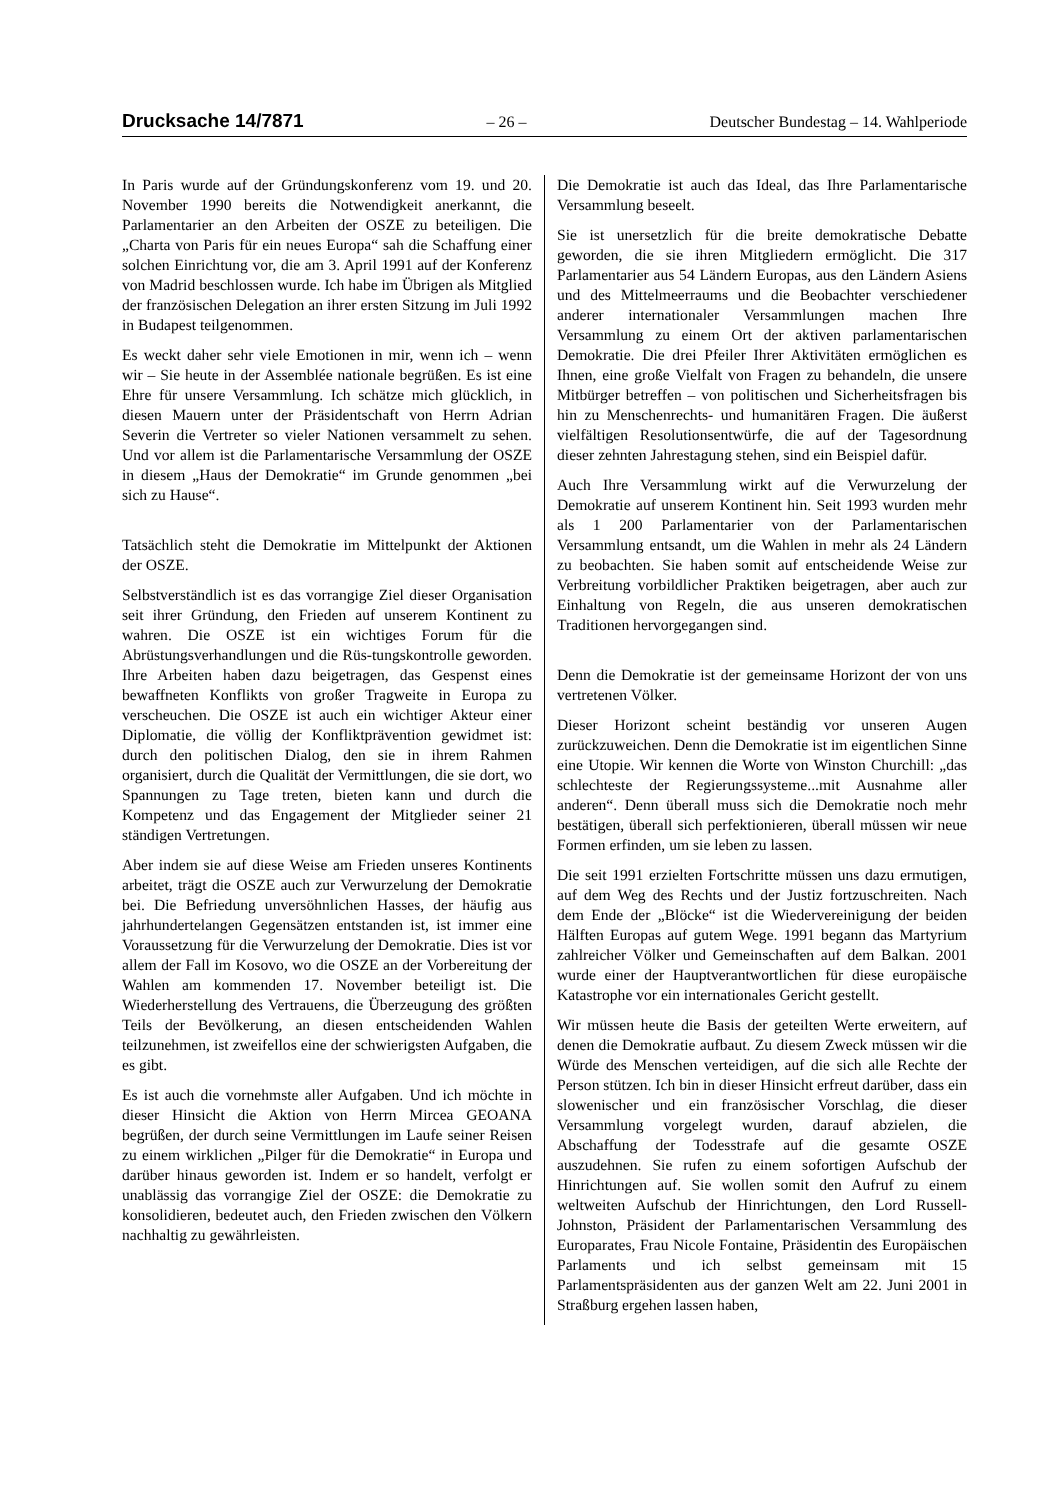Drucksache 14/7871 – 26 – Deutscher Bundestag – 14. Wahlperiode
In Paris wurde auf der Gründungskonferenz vom 19. und 20. November 1990 bereits die Notwendigkeit anerkannt, die Parlamentarier an den Arbeiten der OSZE zu beteiligen. Die „Charta von Paris für ein neues Europa“ sah die Schaffung einer solchen Einrichtung vor, die am 3. April 1991 auf der Konferenz von Madrid beschlossen wurde. Ich habe im Übrigen als Mitglied der französischen Delegation an ihrer ersten Sitzung im Juli 1992 in Budapest teilgenommen.
Es weckt daher sehr viele Emotionen in mir, wenn ich – wenn wir – Sie heute in der Assemblée nationale begrüßen. Es ist eine Ehre für unsere Versammlung. Ich schätze mich glücklich, in diesen Mauern unter der Präsidentschaft von Herrn Adrian Severin die Vertreter so vieler Nationen versammelt zu sehen. Und vor allem ist die Parlamentarische Versammlung der OSZE in diesem „Haus der Demokratie“ im Grunde genommen „bei sich zu Hause“.
Tatsächlich steht die Demokratie im Mittelpunkt der Aktionen der OSZE.
Selbstverständlich ist es das vorrangige Ziel dieser Organisation seit ihrer Gründung, den Frieden auf unserem Kontinent zu wahren. Die OSZE ist ein wichtiges Forum für die Abrüstungsverhandlungen und die Rüs-tungskontrolle geworden. Ihre Arbeiten haben dazu beigetragen, das Gespenst eines bewaffneten Konflikts von großer Tragweite in Europa zu verscheuchen. Die OSZE ist auch ein wichtiger Akteur einer Diplomatie, die völlig der Konfliktprävention gewidmet ist: durch den politischen Dialog, den sie in ihrem Rahmen organisiert, durch die Qualität der Vermittlungen, die sie dort, wo Spannungen zu Tage treten, bieten kann und durch die Kompetenz und das Engagement der Mitglieder seiner 21 ständigen Vertretungen.
Aber indem sie auf diese Weise am Frieden unseres Kontinents arbeitet, trägt die OSZE auch zur Verwurzelung der Demokratie bei. Die Befriedung unversöhnlichen Hasses, der häufig aus jahrhundertelangen Gegensätzen entstanden ist, ist immer eine Voraussetzung für die Verwurzelung der Demokratie. Dies ist vor allem der Fall im Kosovo, wo die OSZE an der Vorbereitung der Wahlen am kommenden 17. November beteiligt ist. Die Wiederherstellung des Vertrauens, die Überzeugung des größten Teils der Bevölkerung, an diesen entscheidenden Wahlen teilzunehmen, ist zweifellos eine der schwierigsten Aufgaben, die es gibt.
Es ist auch die vornehmste aller Aufgaben. Und ich möchte in dieser Hinsicht die Aktion von Herrn Mircea GEOANA begrüßen, der durch seine Vermittlungen im Laufe seiner Reisen zu einem wirklichen „Pilger für die Demokratie“ in Europa und darüber hinaus geworden ist. Indem er so handelt, verfolgt er unablässig das vorrangige Ziel der OSZE: die Demokratie zu konsolidieren, bedeutet auch, den Frieden zwischen den Völkern nachhaltig zu gewährleisten.
Die Demokratie ist auch das Ideal, das Ihre Parlamentarische Versammlung beseelt.
Sie ist unersetzlich für die breite demokratische Debatte geworden, die sie ihren Mitgliedern ermöglicht. Die 317 Parlamentarier aus 54 Ländern Europas, aus den Ländern Asiens und des Mittelmeerraums und die Beobachter verschiedener anderer internationaler Versammlungen machen Ihre Versammlung zu einem Ort der aktiven parlamentarischen Demokratie. Die drei Pfeiler Ihrer Aktivitäten ermöglichen es Ihnen, eine große Vielfalt von Fragen zu behandeln, die unsere Mitbürger betreffen – von politischen und Sicherheitsfragen bis hin zu Menschenrechts- und humanitären Fragen. Die äußerst vielfältigen Resolutionsentwürfe, die auf der Tagesordnung dieser zehnten Jahrestagung stehen, sind ein Beispiel dafür.
Auch Ihre Versammlung wirkt auf die Verwurzelung der Demokratie auf unserem Kontinent hin. Seit 1993 wurden mehr als 1 200 Parlamentarier von der Parlamentarischen Versammlung entsandt, um die Wahlen in mehr als 24 Ländern zu beobachten. Sie haben somit auf entscheidende Weise zur Verbreitung vorbildlicher Praktiken beigetragen, aber auch zur Einhaltung von Regeln, die aus unseren demokratischen Traditionen hervorgegangen sind.
Denn die Demokratie ist der gemeinsame Horizont der von uns vertretenen Völker.
Dieser Horizont scheint beständig vor unseren Augen zurückzuweichen. Denn die Demokratie ist im eigentlichen Sinne eine Utopie. Wir kennen die Worte von Winston Churchill: „das schlechteste der Regierungssysteme...mit Ausnahme aller anderen“. Denn überall muss sich die Demokratie noch mehr bestätigen, überall sich perfektionieren, überall müssen wir neue Formen erfinden, um sie leben zu lassen.
Die seit 1991 erzielten Fortschritte müssen uns dazu ermutigen, auf dem Weg des Rechts und der Justiz fortzuschreiten. Nach dem Ende der „Blöcke“ ist die Wiedervereinigung der beiden Hälften Europas auf gutem Wege. 1991 begann das Martyrium zahlreicher Völker und Gemeinschaften auf dem Balkan. 2001 wurde einer der Hauptverantwortlichen für diese europäische Katastrophe vor ein internationales Gericht gestellt.
Wir müssen heute die Basis der geteilten Werte erweitern, auf denen die Demokratie aufbaut. Zu diesem Zweck müssen wir die Würde des Menschen verteidigen, auf die sich alle Rechte der Person stützen. Ich bin in dieser Hinsicht erfreut darüber, dass ein slowenischer und ein französischer Vorschlag, die dieser Versammlung vorgelegt wurden, darauf abzielen, die Abschaffung der Todesstrafe auf die gesamte OSZE auszudehnen. Sie rufen zu einem sofortigen Aufschub der Hinrichtungen auf. Sie wollen somit den Aufruf zu einem weltweiten Aufschub der Hinrichtungen, den Lord Russell-Johnston, Präsident der Parlamentarischen Versammlung des Europarates, Frau Nicole Fontaine, Präsidentin des Europäischen Parlaments und ich selbst gemeinsam mit 15 Parlamentspräsidenten aus der ganzen Welt am 22. Juni 2001 in Straßburg ergehen lassen haben,